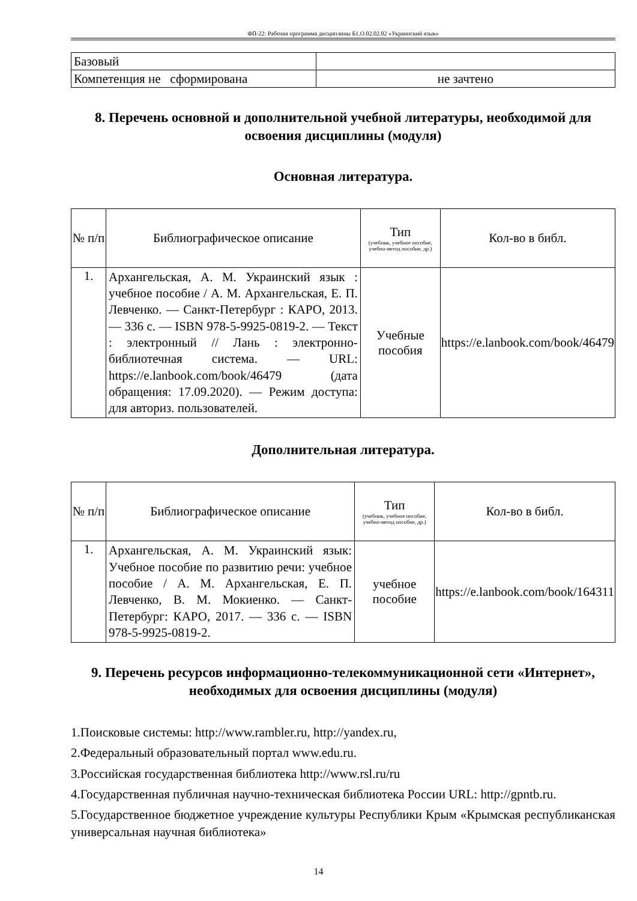ФП-22: Рабочая программа дисциплины Б1.О.02.02.02 «Украинский язык»
| Базовый | |
| Компетенция не сформирована | не зачтено |
8. Перечень основной и дополнительной учебной литературы, необходимой для освоения дисциплины (модуля)
Основная литература.
| № п/п | Библиографическое описание | Тип (учебник, учебное пособие, учебно-метод пособие, др.) | Кол-во в библ. |
| --- | --- | --- | --- |
| 1. | Архангельская, А. М. Украинский язык : учебное пособие / А. М. Архангельская, Е. П. Левченко. — Санкт-Петербург : КАРО, 2013. — 336 с. — ISBN 978-5-9925-0819-2. — Текст : электронный // Лань : электронно-библиотечная система. — URL: https://e.lanbook.com/book/46479 (дата обращения: 17.09.2020). — Режим доступа: для авториз. пользователей. | Учебные пособия | https://e.lanbook.com/book/46479 |
Дополнительная литература.
| № п/п | Библиографическое описание | Тип (учебник, учебное пособие, учебно-метод пособие, др.) | Кол-во в библ. |
| --- | --- | --- | --- |
| 1. | Архангельская, А. М. Украинский язык: Учебное пособие по развитию речи: учебное пособие / А. М. Архангельская, Е. П. Левченко, В. М. Мокиенко. — Санкт-Петербург: КАРО, 2017. — 336 с. — ISBN 978-5-9925-0819-2. | учебное пособие | https://e.lanbook.com/book/164311 |
9. Перечень ресурсов информационно-телекоммуникационной сети «Интернет», необходимых для освоения дисциплины (модуля)
1.Поисковые системы: http://www.rambler.ru, http://yandex.ru,
2.Федеральный образовательный портал www.edu.ru.
3.Российская государственная библиотека http://www.rsl.ru/ru
4.Государственная публичная научно-техническая библиотека России URL: http://gpntb.ru.
5.Государственное бюджетное учреждение культуры Республики Крым «Крымская республиканская универсальная научная библиотека»
14